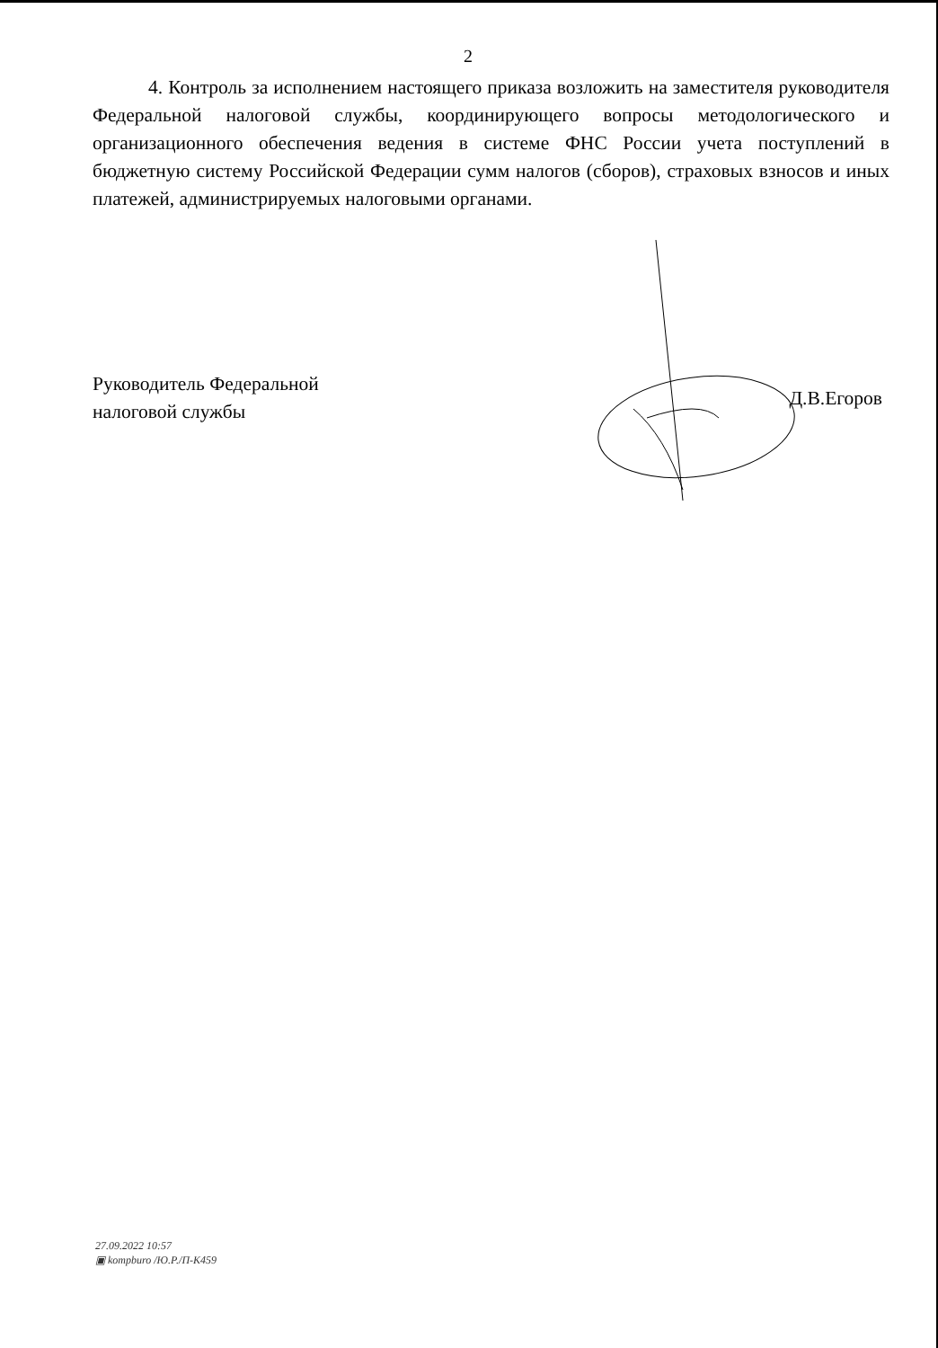2
4. Контроль за исполнением настоящего приказа возложить на заместителя руководителя Федеральной налоговой службы, координирующего вопросы методологического и организационного обеспечения ведения в системе ФНС России учета поступлений в бюджетную систему Российской Федерации сумм налогов (сборов), страховых взносов и иных платежей, администрируемых налоговыми органами.
Руководитель Федеральной
налоговой службы
Д.В.Егоров
27.09.2022 10:57
▣ kompburo /Ю.Р./П-К459